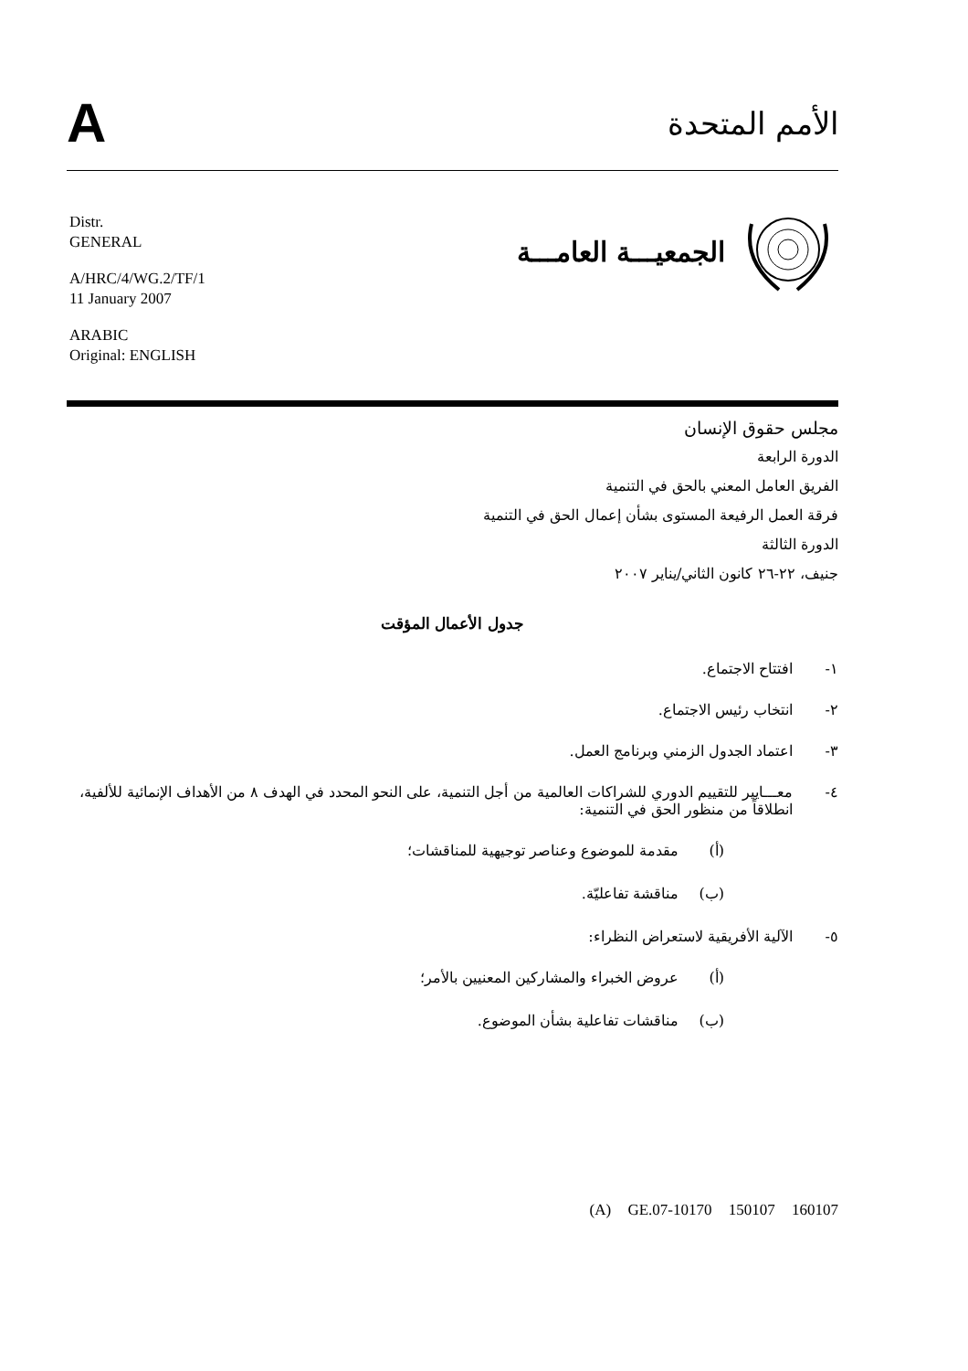A
الأمم المتحدة
Distr.
GENERAL
A/HRC/4/WG.2/TF/1
11 January 2007
ARABIC
Original: ENGLISH
الجمعيـــة العامـــة
مجلس حقوق الإنسان
الدورة الرابعة
الفريق العامل المعني بالحق في التنمية
فرقة العمل الرفيعة المستوى بشأن إعمال الحق في التنمية
الدورة الثالثة
جنيف، ٢٢-٢٦ كانون الثاني/يناير ٢٠٠٧
جدول الأعمال المؤقت
١- افتتاح الاجتماع.
٢- انتخاب رئيس الاجتماع.
٣- اعتماد الجدول الزمني وبرنامج العمل.
٤- معـــايير للتقييم الدوري للشراكات العالمية من أجل التنمية، على النحو المحدد في الهدف ٨ من الأهداف الإنمائية للألفية، انطلاقاً من منظور الحق في التنمية:
(أ) مقدمة للموضوع وعناصر توجيهية للمناقشات؛
(ب) مناقشة تفاعليّة.
٥- الآلية الأفريقية لاستعراض النظراء:
(أ) عروض الخبراء والمشاركين المعنيين بالأمر؛
(ب) مناقشات تفاعلية بشأن الموضوع.
(A) GE.07-10170 150107 160107